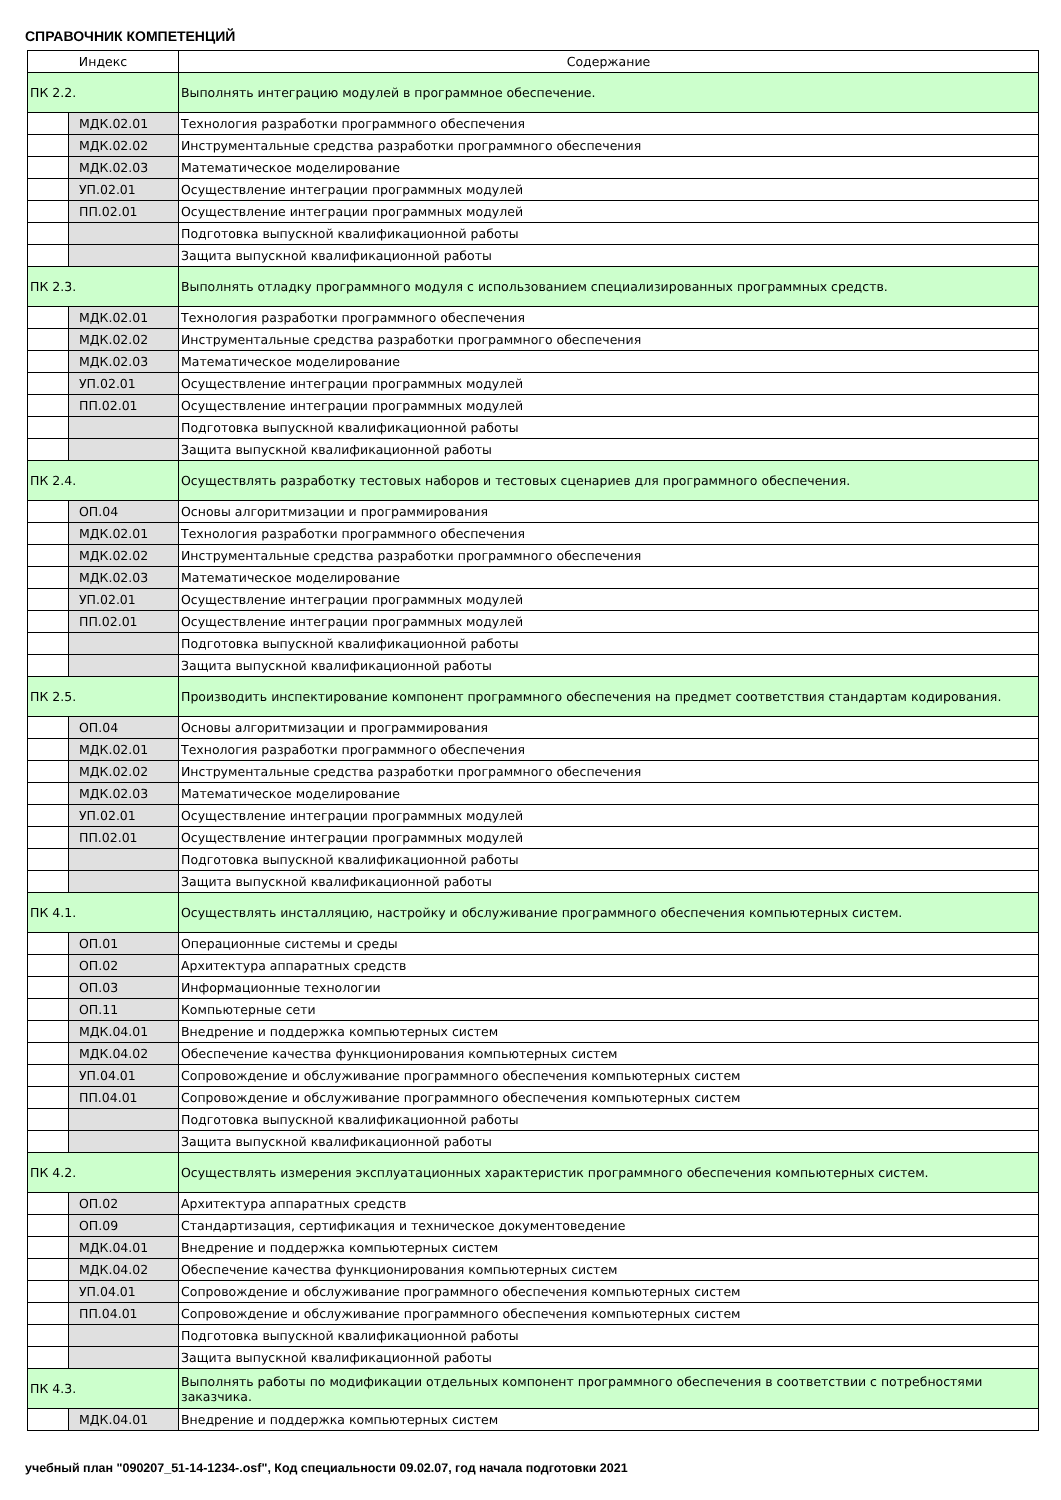СПРАВОЧНИК КОМПЕТЕНЦИЙ
| Индекс | | Содержание |
| --- | --- | --- |
| ПК 2.2. | | Выполнять интеграцию модулей в программное обеспечение. |
| | МДК.02.01 | Технология разработки программного обеспечения |
| | МДК.02.02 | Инструментальные средства разработки программного обеспечения |
| | МДК.02.03 | Математическое моделирование |
| | УП.02.01 | Осуществление интеграции программных модулей |
| | ПП.02.01 | Осуществление интеграции программных модулей |
| | | Подготовка выпускной квалификационной работы |
| | | Защита выпускной квалификационной работы |
| ПК 2.3. | | Выполнять отладку программного модуля с использованием специализированных программных средств. |
| | МДК.02.01 | Технология разработки программного обеспечения |
| | МДК.02.02 | Инструментальные средства разработки программного обеспечения |
| | МДК.02.03 | Математическое моделирование |
| | УП.02.01 | Осуществление интеграции программных модулей |
| | ПП.02.01 | Осуществление интеграции программных модулей |
| | | Подготовка выпускной квалификационной работы |
| | | Защита выпускной квалификационной работы |
| ПК 2.4. | | Осуществлять разработку тестовых наборов и тестовых сценариев для программного обеспечения. |
| | ОП.04 | Основы алгоритмизации и программирования |
| | МДК.02.01 | Технология разработки программного обеспечения |
| | МДК.02.02 | Инструментальные средства разработки программного обеспечения |
| | МДК.02.03 | Математическое моделирование |
| | УП.02.01 | Осуществление интеграции программных модулей |
| | ПП.02.01 | Осуществление интеграции программных модулей |
| | | Подготовка выпускной квалификационной работы |
| | | Защита выпускной квалификационной работы |
| ПК 2.5. | | Производить инспектирование компонент программного обеспечения на предмет соответствия стандартам кодирования. |
| | ОП.04 | Основы алгоритмизации и программирования |
| | МДК.02.01 | Технология разработки программного обеспечения |
| | МДК.02.02 | Инструментальные средства разработки программного обеспечения |
| | МДК.02.03 | Математическое моделирование |
| | УП.02.01 | Осуществление интеграции программных модулей |
| | ПП.02.01 | Осуществление интеграции программных модулей |
| | | Подготовка выпускной квалификационной работы |
| | | Защита выпускной квалификационной работы |
| ПК 4.1. | | Осуществлять инсталляцию, настройку и обслуживание программного обеспечения компьютерных систем. |
| | ОП.01 | Операционные системы и среды |
| | ОП.02 | Архитектура аппаратных средств |
| | ОП.03 | Информационные технологии |
| | ОП.11 | Компьютерные сети |
| | МДК.04.01 | Внедрение и поддержка компьютерных систем |
| | МДК.04.02 | Обеспечение качества функционирования компьютерных систем |
| | УП.04.01 | Сопровождение и обслуживание программного обеспечения компьютерных систем |
| | ПП.04.01 | Сопровождение и обслуживание программного обеспечения компьютерных систем |
| | | Подготовка выпускной квалификационной работы |
| | | Защита выпускной квалификационной работы |
| ПК 4.2. | | Осуществлять измерения эксплуатационных характеристик программного обеспечения компьютерных систем. |
| | ОП.02 | Архитектура аппаратных средств |
| | ОП.09 | Стандартизация, сертификация и техническое документоведение |
| | МДК.04.01 | Внедрение и поддержка компьютерных систем |
| | МДК.04.02 | Обеспечение качества функционирования компьютерных систем |
| | УП.04.01 | Сопровождение и обслуживание программного обеспечения компьютерных систем |
| | ПП.04.01 | Сопровождение и обслуживание программного обеспечения компьютерных систем |
| | | Подготовка выпускной квалификационной работы |
| | | Защита выпускной квалификационной работы |
| ПК 4.3. | | Выполнять работы по модификации отдельных компонент программного обеспечения в соответствии с потребностями заказчика. |
| | МДК.04.01 | Внедрение и поддержка компьютерных систем |
учебный план "090207_51-14-1234-.osf", Код специальности 09.02.07, год начала подготовки 2021